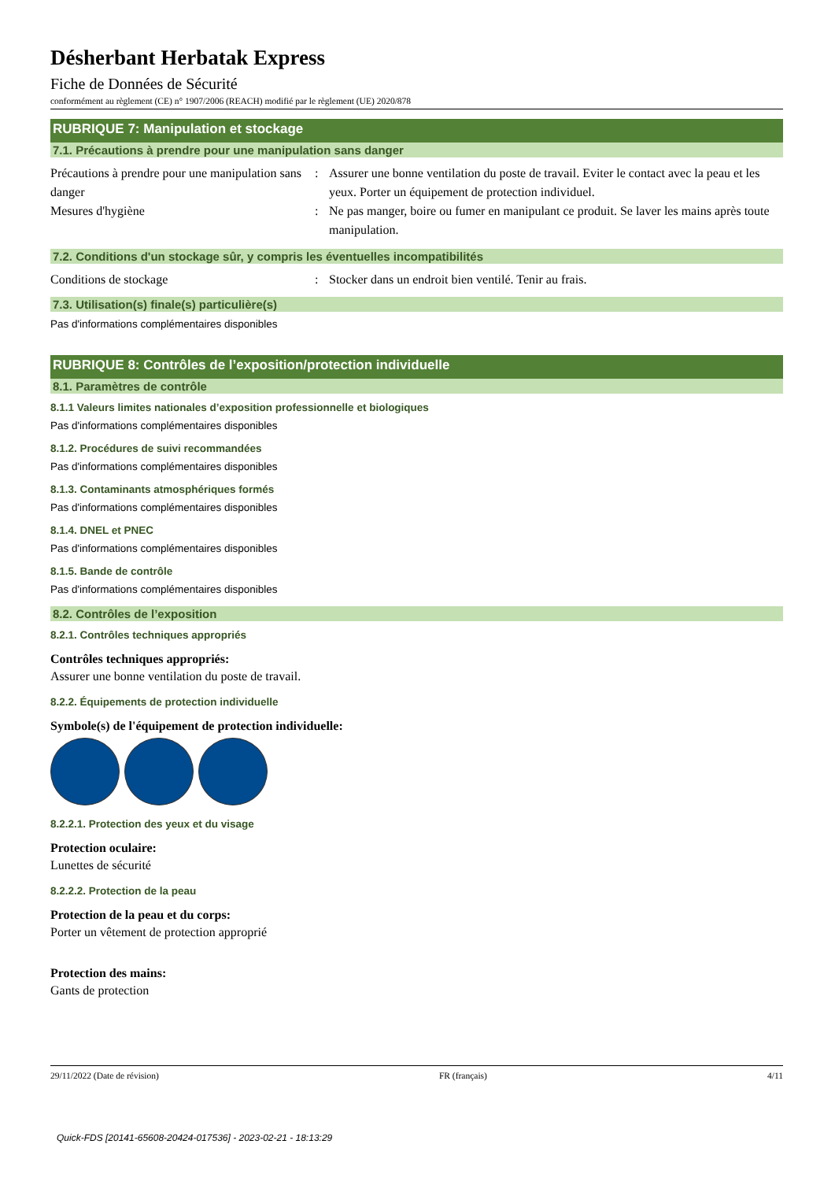Désherbant Herbatak Express
Fiche de Données de Sécurité
conformément au règlement (CE) n° 1907/2006 (REACH) modifié par le règlement (UE) 2020/878
RUBRIQUE 7: Manipulation et stockage
7.1. Précautions à prendre pour une manipulation sans danger
Précautions à prendre pour une manipulation sans danger
: Assurer une bonne ventilation du poste de travail. Eviter le contact avec la peau et les yeux. Porter un équipement de protection individuel.
Mesures d'hygiène : Ne pas manger, boire ou fumer en manipulant ce produit. Se laver les mains après toute manipulation.
7.2. Conditions d'un stockage sûr, y compris les éventuelles incompatibilités
Conditions de stockage : Stocker dans un endroit bien ventilé. Tenir au frais.
7.3. Utilisation(s) finale(s) particulière(s)
Pas d'informations complémentaires disponibles
RUBRIQUE 8: Contrôles de l’exposition/protection individuelle
8.1. Paramètres de contrôle
8.1.1 Valeurs limites nationales d’exposition professionnelle et biologiques
Pas d'informations complémentaires disponibles
8.1.2. Procédures de suivi recommandées
Pas d'informations complémentaires disponibles
8.1.3. Contaminants atmosphériques formés
Pas d'informations complémentaires disponibles
8.1.4. DNEL et PNEC
Pas d'informations complémentaires disponibles
8.1.5. Bande de contrôle
Pas d'informations complémentaires disponibles
8.2. Contrôles de l’exposition
8.2.1. Contrôles techniques appropriés
Contrôles techniques appropriés:
Assurer une bonne ventilation du poste de travail.
8.2.2. Équipements de protection individuelle
Symbole(s) de l'équipement de protection individuelle:
8.2.2.1. Protection des yeux et du visage
Protection oculaire:
Lunettes de sécurité
8.2.2.2. Protection de la peau
Protection de la peau et du corps:
Porter un vêtement de protection approprié
Protection des mains:
Gants de protection
29/11/2022 (Date de révision) FR (français) 4/11
Quick-FDS [20141-65608-20424-017536] - 2023-02-21 - 18:13:29